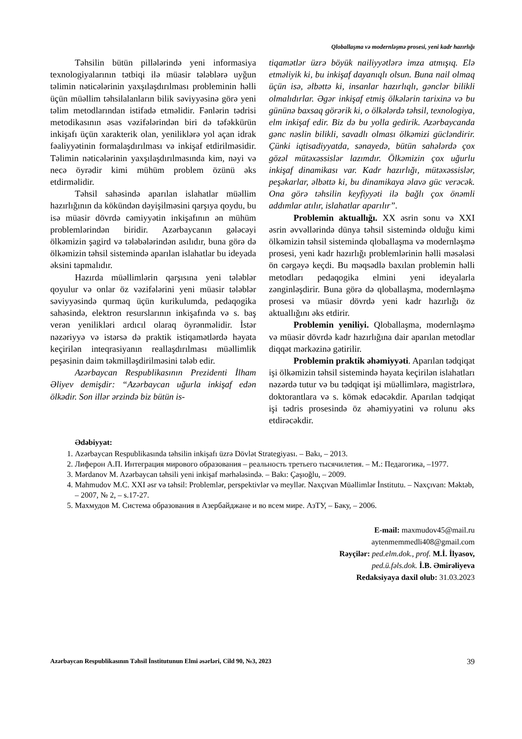Qloballaşma və modernləşmə prosesi, yeni kadr hazırlığı
Təhsilin bütün pillələrində yeni informasiya texnologiyalarının tətbiqi ilə müasir tələblərə uyğun təlimin nəticələrinin yaxşılaşdırılması probleminin həlli üçün müəllim təhsilalanların bilik səviyyəsinə görə yeni təlim metodlarından istifadə etməlidir. Fənlərin tədrisi metodikasının əsas vəzifələrindən biri də təfəkkürün inkişafı üçün xarakterik olan, yeniliklərə yol açan idrak fəaliyyətinin formalaşdırılması və inkişaf etdirilməsidir. Təlimin nəticələrinin yaxşılaşdırılmasında kim, nəyi və necə öyrədir kimi mühüm problem özünü əks etdirməlidir.
Təhsil sahəsində aparılan islahatlar müəllim hazırlığının da kökündən dəyişilməsini qarşıya qoydu, bu isə müasir dövrdə cəmiyyətin inkişafının ən mühüm problemlərindən biridir. Azərbaycanın gələcəyi ölkəmizin şagird və tələbələrindən asılıdır, buna görə də ölkəmizin təhsil sistemində aparılan islahatlar bu ideyada əksini tapmalıdır.
Hazırda müəllimlərin qarşısına yeni tələblər qoyulur və onlar öz vəzifələrini yeni müasir tələblər səviyyəsində qurmaq üçün kurikulumda, pedaqogika sahəsində, elektron resurslarının inkişafında və s. baş verən yenilikləri ardıcıl olaraq öyrənməlidir. İstər nəzəriyyə və istərsə də praktik istiqamətlərdə həyata keçirilən inteqrasiyanın reallaşdırılması müəllimlik peşəsinin daim təkmilləşdirilməsini tələb edir.
Azərbaycan Respublikasının Prezidenti İlham Əliyev demişdir: “Azərbaycan uğurla inkişaf edən ölkədir. Son illər ərzində biz bütün is-
tiqamətlər üzrə böyük nailiyyətlərə imza atmışıq. Elə etməliyik ki, bu inkişaf dayanıqlı olsun. Buna nail olmaq üçün isə, əlbəttə ki, insanlar hazırlıqlı, gənclər bilikli olmalıdırlar. Əgər inkişaf etmiş ölkələrin tarixinə və bu gününə baxsaq görərik ki, o ölkələrdə təhsil, texnologiya, elm inkişaf edir. Biz də bu yolla gedirik. Azərbaycanda gənc nəslin bilikli, savadlı olması ölkəmizi gücləndirir. Çünki iqtisadiyyatda, sənayedə, bütün sahələrdə çox gözəl mütəxəssislər lazımdır. Ölkəmizin çox uğurlu inkişaf dinamikası var. Kadr hazırlığı, mütəxəssislər, peşəkarlar, əlbəttə ki, bu dinamikaya əlavə güc verəcək. Ona görə təhsilin keyfiyyəti ilə bağlı çox önəmli addımlar atılır, islahatlar aparılır”.
Problemin aktuallığı. XX əsrin sonu və XXI əsrin əvvəllərində dünya təhsil sistemində olduğu kimi ölkəmizin təhsil sistemində qloballaşma və modernləşmə prosesi, yeni kadr hazırlığı problemlərinin həlli məsələsi ön cərgəyə keçdi. Bu məqsədlə baxılan problemin həlli metodları pedaqogika elmini yeni ideyalarla zənginləşdirir. Buna görə də qloballaşma, modernləşmə prosesi və müasir dövrdə yeni kadr hazırlığı öz aktuallığını əks etdirir.
Problemin yeniliyi. Qloballaşma, modernləşmə və müasir dövrdə kadr hazırlığına dair aparılan metodlar diqqət mərkəzinə gətirilir.
Problemin praktik əhəmiyyəti. Aparılan tədqiqat işi ölkəmizin təhsil sistemində həyata keçirilən islahatları nəzərdə tutur və bu tədqiqat işi müəllimlərə, magistrlərə, doktorantlara və s. kömək edəcəkdir. Aparılan tədqiqat işi tədris prosesində öz əhəmiyyətini və rolunu əks etdirəcəkdir.
Ədəbiyyat:
1. Azərbaycan Respublikasında təhsilin inkişafı üzrə Dövlət Strategiyası. – Bakı, – 2013.
2. Лиферон А.П. Интеграция мирового образования – реальность третьего тысячилетия. – М.: Педагогика, –1977.
3. Mərdanov M. Azərbaycan təhsili yeni inkişaf mərhələsində. – Bakı: Çaşıoğlu, – 2009.
4. Mahmudov M.C. XXI əsr və təhsil: Problemlər, perspektivlər və meyllər. Naxçıvan Müəllimlər İnstitutu. – Naxçıvan: Məktəb, – 2007, № 2, – s.17-27.
5. Махмудов М. Система образования в Азербайджане и во всем мире. АзТУ, – Баку, – 2006.
E-mail: maxmudov45@mail.ru
aytenmemmedli408@gmail.com
Rəyçilər: ped.elm.dok., prof. M.İ. İlyasov,
ped.ü.fəls.dok. İ.B. Əmirəliyeva
Redaksiyaya daxil olub: 31.03.2023
Azərbaycan Respublikasının Təhsil İnstitutunun Elmi əsərləri, Cild 90, №3, 2023 39